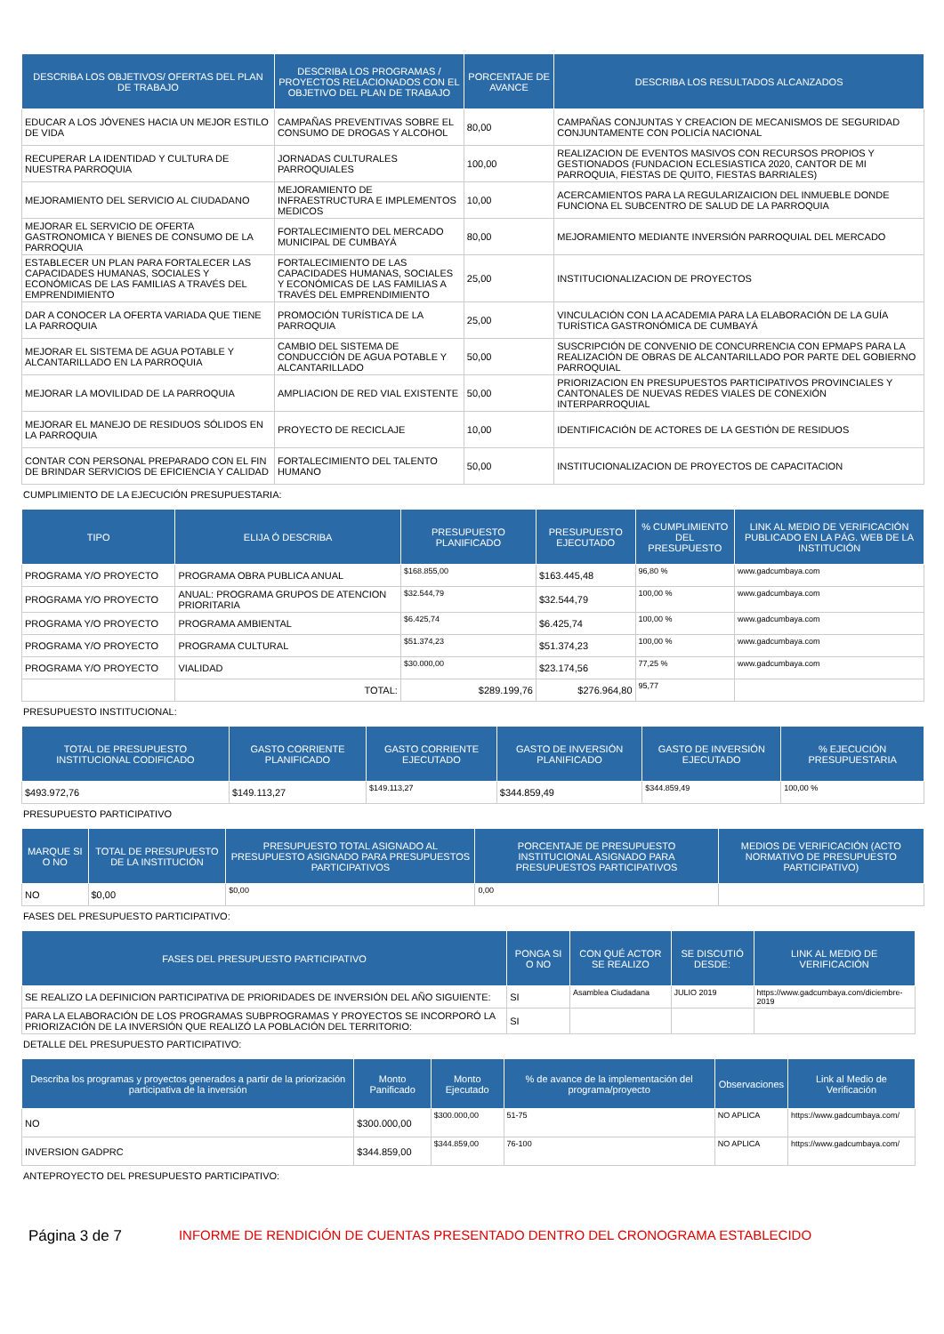| DESCRIBA LOS OBJETIVOS/ OFERTAS DEL PLAN DE TRABAJO | DESCRIBA LOS PROGRAMAS / PROYECTOS RELACIONADOS CON EL OBJETIVO DEL PLAN DE TRABAJO | PORCENTAJE DE AVANCE | DESCRIBA LOS RESULTADOS ALCANZADOS |
| --- | --- | --- | --- |
| EDUCAR A LOS JÓVENES HACIA UN MEJOR ESTILO DE VIDA | CAMPAÑAS PREVENTIVAS SOBRE EL CONSUMO DE DROGAS Y ALCOHOL | 80,00 | CAMPAÑAS CONJUNTAS Y CREACION DE MECANISMOS DE SEGURIDAD CONJUNTAMENTE CON POLICÍA NACIONAL |
| RECUPERAR LA IDENTIDAD Y CULTURA DE NUESTRA PARROQUIA | JORNADAS CULTURALES PARROQUIALES | 100,00 | REALIZACION DE EVENTOS MASIVOS CON RECURSOS PROPIOS Y GESTIONADOS (FUNDACION ECLESIASTICA 2020, CANTOR DE MI PARROQUIA, FIESTAS DE QUITO, FIESTAS BARRIALES) |
| MEJORAMIENTO DEL SERVICIO AL CIUDADANO | MEJORAMIENTO DE INFRAESTRUCTURA E IMPLEMENTOS MEDICOS | 10,00 | ACERCAMIENTOS PARA LA REGULARIZAICION DEL INMUEBLE DONDE FUNCIONA EL SUBCENTRO DE SALUD DE LA PARROQUIA |
| MEJORAR EL SERVICIO DE OFERTA GASTRONOMICA Y BIENES DE CONSUMO DE LA PARROQUIA | FORTALECIMIENTO DEL MERCADO MUNICIPAL DE CUMBAYÁ | 80,00 | MEJORAMIENTO MEDIANTE INVERSIÓN PARROQUIAL DEL MERCADO |
| ESTABLECER UN PLAN PARA FORTALECER LAS CAPACIDADES HUMANAS, SOCIALES Y ECONÓMICAS DE LAS FAMILIAS A TRAVÉS DEL EMPRENDIMIENTO | FORTALECIMIENTO DE LAS CAPACIDADES HUMANAS, SOCIALES Y ECONÓMICAS DE LAS FAMILIAS A TRAVÉS DEL EMPRENDIMIENTO | 25,00 | INSTITUCIONALIZACION DE PROYECTOS |
| DAR A CONOCER LA OFERTA VARIADA QUE TIENE LA PARROQUIA | PROMOCIÓN TURÍSTICA DE LA PARROQUIA | 25,00 | VINCULACIÓN CON LA ACADEMIA PARA LA ELABORACIÓN DE LA GUÍA TURÍSTICA GASTRONÓMICA DE CUMBAYÁ |
| MEJORAR EL SISTEMA DE AGUA POTABLE Y ALCANTARILLADO EN LA PARROQUIA | CAMBIO DEL SISTEMA DE CONDUCCIÓN DE AGUA POTABLE Y ALCANTARILLADO | 50,00 | SUSCRIPCIÓN DE CONVENIO DE CONCURRENCIA CON EPMAPS PARA LA REALIZACIÓN DE OBRAS DE ALCANTARILLADO POR PARTE DEL GOBIERNO PARROQUIAL |
| MEJORAR LA MOVILIDAD DE LA PARROQUIA | AMPLIACION DE RED VIAL EXISTENTE | 50,00 | PRIORIZACION EN PRESUPUESTOS PARTICIPATIVOS PROVINCIALES Y CANTONALES DE NUEVAS REDES VIALES DE CONEXIÓN INTERPARROQUIAL |
| MEJORAR EL MANEJO DE RESIDUOS SÓLIDOS EN LA PARROQUIA | PROYECTO DE RECICLAJE | 10,00 | IDENTIFICACIÓN DE ACTORES DE LA GESTIÓN DE RESIDUOS |
| CONTAR CON PERSONAL PREPARADO CON EL FIN DE BRINDAR SERVICIOS DE EFICIENCIA Y CALIDAD | FORTALECIMIENTO DEL TALENTO HUMANO | 50,00 | INSTITUCIONALIZACION DE PROYECTOS DE CAPACITACION |
CUMPLIMIENTO DE LA EJECUCIÓN PRESUPUESTARIA:
| TIPO | ELIJA Ó DESCRIBA | PRESUPUESTO PLANIFICADO | PRESUPUESTO EJECUTADO | % CUMPLIMIENTO DEL PRESUPUESTO | LINK AL MEDIO DE VERIFICACIÓN PUBLICADO EN LA PÁG. WEB DE LA INSTITUCIÓN |
| --- | --- | --- | --- | --- | --- |
| PROGRAMA Y/O PROYECTO | PROGRAMA OBRA PUBLICA ANUAL | $168.855,00 | $163.445,48 | 96,80 % | www.gadcumbaya.com |
| PROGRAMA Y/O PROYECTO | ANUAL: PROGRAMA GRUPOS DE ATENCION PRIORITARIA | $32.544,79 | $32.544,79 | 100,00 % | www.gadcumbaya.com |
| PROGRAMA Y/O PROYECTO | PROGRAMA AMBIENTAL | $6.425,74 | $6.425,74 | 100,00 % | www.gadcumbaya.com |
| PROGRAMA Y/O PROYECTO | PROGRAMA CULTURAL | $51.374,23 | $51.374,23 | 100,00 % | www.gadcumbaya.com |
| PROGRAMA Y/O PROYECTO | VIALIDAD | $30.000,00 | $23.174,56 | 77,25 % | www.gadcumbaya.com |
| | TOTAL: | $289.199,76 | $276.964,80 | 95,77 | |
PRESUPUESTO INSTITUCIONAL:
| TOTAL DE PRESUPUESTO INSTITUCIONAL CODIFICADO | GASTO CORRIENTE PLANIFICADO | GASTO CORRIENTE EJECUTADO | GASTO DE INVERSIÓN PLANIFICADO | GASTO DE INVERSIÓN EJECUTADO | % EJECUCIÓN PRESUPUESTARIA |
| --- | --- | --- | --- | --- | --- |
| $493.972,76 | $149.113,27 | $149.113,27 | $344.859,49 | $344.859,49 | 100,00 % |
PRESUPUESTO PARTICIPATIVO
| MARQUE SI O NO | TOTAL DE PRESUPUESTO DE LA INSTITUCIÓN | PRESUPUESTO TOTAL ASIGNADO AL PRESUPUESTO ASIGNADO PARA PRESUPUESTOS PARTICIPATIVOS | PORCENTAJE DE PRESUPUESTO INSTITUCIONAL ASIGNADO PARA PRESUPUESTOS PARTICIPATIVOS | MEDIOS DE VERIFICACIÓN (ACTO NORMATIVO DE PRESUPUESTO PARTICIPATIVO) |
| --- | --- | --- | --- | --- |
| NO | $0,00 | $0,00 | 0,00 | |
FASES DEL PRESUPUESTO PARTICIPATIVO:
| FASES DEL PRESUPUESTO PARTICIPATIVO | PONGA SI O NO | CON QUÉ ACTOR SE REALIZO | SE DISCUTIÓ DESDE: | LINK AL MEDIO DE VERIFICACIÓN |
| --- | --- | --- | --- | --- |
| SE REALIZO LA DEFINICION PARTICIPATIVA DE PRIORIDADES DE INVERSIÓN DEL AÑO SIGUIENTE: | SI | Asamblea Ciudadana | JULIO 2019 | https://www.gadcumbaya.com/diciembre-2019 |
| PARA LA ELABORACIÓN DE LOS PROGRAMAS SUBPROGRAMAS Y PROYECTOS SE INCORPORÓ LA PRIORIZACIÓN DE LA INVERSIÓN QUE REALIZÓ LA POBLACIÓN DEL TERRITORIO: | SI | | | |
DETALLE DEL PRESUPUESTO PARTICIPATIVO:
| Describa los programas y proyectos generados a partir de la priorización participativa de la inversión | Monto Panificado | Monto Ejecutado | % de avance de la implementación del programa/proyecto | Observaciones | Link al Medio de Verificación |
| --- | --- | --- | --- | --- | --- |
| NO | $300.000,00 | $300.000,00 | 51-75 | NO APLICA | https://www.gadcumbaya.com/ |
| INVERSION GADPRC | $344.859,00 | $344.859,00 | 76-100 | NO APLICA | https://www.gadcumbaya.com/ |
ANTEPROYECTO DEL PRESUPUESTO PARTICIPATIVO:
Página 3 de 7 INFORME DE RENDICIÓN DE CUENTAS PRESENTADO DENTRO DEL CRONOGRAMA ESTABLECIDO